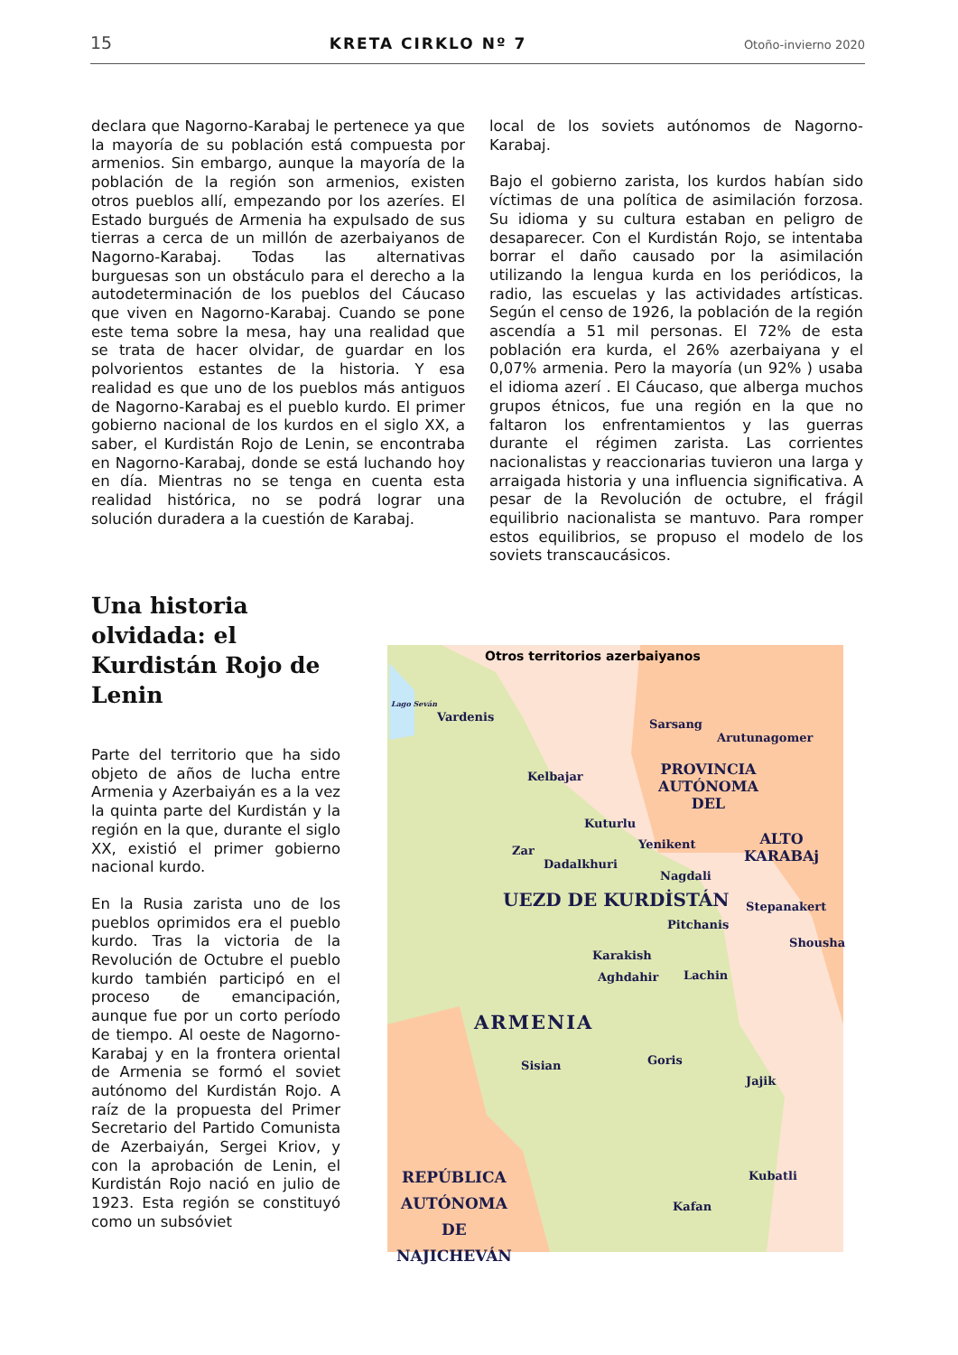15 KRETA CIRKLO Nº 7 Otoño-invierno 2020
declara que Nagorno-Karabaj le pertenece ya que la mayoría de su población está compuesta por armenios. Sin embargo, aunque la mayoría de la población de la región son armenios, existen otros pueblos allí, empezando por los azeríes. El Estado burgués de Armenia ha expulsado de sus tierras a cerca de un millón de azerbaiyanos de Nagorno-Karabaj. Todas las alternativas burguesas son un obstáculo para el derecho a la autodeterminación de los pueblos del Cáucaso que viven en Nagorno-Karabaj. Cuando se pone este tema sobre la mesa, hay una realidad que se trata de hacer olvidar, de guardar en los polvorientos estantes de la historia. Y esa realidad es que uno de los pueblos más antiguos de Nagorno-Karabaj es el pueblo kurdo. El primer gobierno nacional de los kurdos en el siglo XX, a saber, el Kurdistán Rojo de Lenin, se encontraba en Nagorno-Karabaj, donde se está luchando hoy en día. Mientras no se tenga en cuenta esta realidad histórica, no se podrá lograr una solución duradera a la cuestión de Karabaj.
local de los soviets autónomos de Nagorno-Karabaj.
Bajo el gobierno zarista, los kurdos habían sido víctimas de una política de asimilación forzosa. Su idioma y su cultura estaban en peligro de desaparecer. Con el Kurdistán Rojo, se intentaba borrar el daño causado por la asimilación utilizando la lengua kurda en los periódicos, la radio, las escuelas y las actividades artísticas. Según el censo de 1926, la población de la región ascendía a 51 mil personas. El 72% de esta población era kurda, el 26% azerbaiyana y el 0,07% armenia. Pero la mayoría (un 92% ) usaba el idioma azerí . El Cáucaso, que alberga muchos grupos étnicos, fue una región en la que no faltaron los enfrentamientos y las guerras durante el régimen zarista. Las corrientes nacionalistas y reaccionarias tuvieron una larga y arraigada historia y una influencia significativa. A pesar de la Revolución de octubre, el frágil equilibrio nacionalista se mantuvo. Para romper estos equilibrios, se propuso el modelo de los soviets transcaucásicos.
Una historia olvidada: el Kurdistán Rojo de Lenin
Parte del territorio que ha sido objeto de años de lucha entre Armenia y Azerbaiyán es a la vez la quinta parte del Kurdistán y la región en la que, durante el siglo XX, existió el primer gobierno nacional kurdo.
En la Rusia zarista uno de los pueblos oprimidos era el pueblo kurdo. Tras la victoria de la Revolución de Octubre el pueblo kurdo también participó en el proceso de emancipación, aunque fue por un corto período de tiempo. Al oeste de Nagorno-Karabaj y en la frontera oriental de Armenia se formó el soviet autónomo del Kurdistán Rojo. A raíz de la propuesta del Primer Secretario del Partido Comunista de Azerbaiyán, Sergei Kriov, y con la aprobación de Lenin, el Kurdistán Rojo nació en julio de 1923. Esta región se constituyó como un subsóviet
Otros territorios azerbaiyanos
Lago Seván
Vardenis
Sarsang
Arutunagomer
Kelbajar PROVINCIA
AUTÓNOMA
DEL
Kuturlu
ALTO
KARABAj Zar
Dadalkhuri
Yenikent
Nagdali
UEZD DE KURDİSTÁN Stepanakert
Pitchanis
Shousha
Karakish
Aghdahir Lachin
ARMENIA
Sisian Goris
Jajik
Kubatli
Kafan
REPÚBLICA
AUTÓNOMA
DE
NAJICHEVÁN